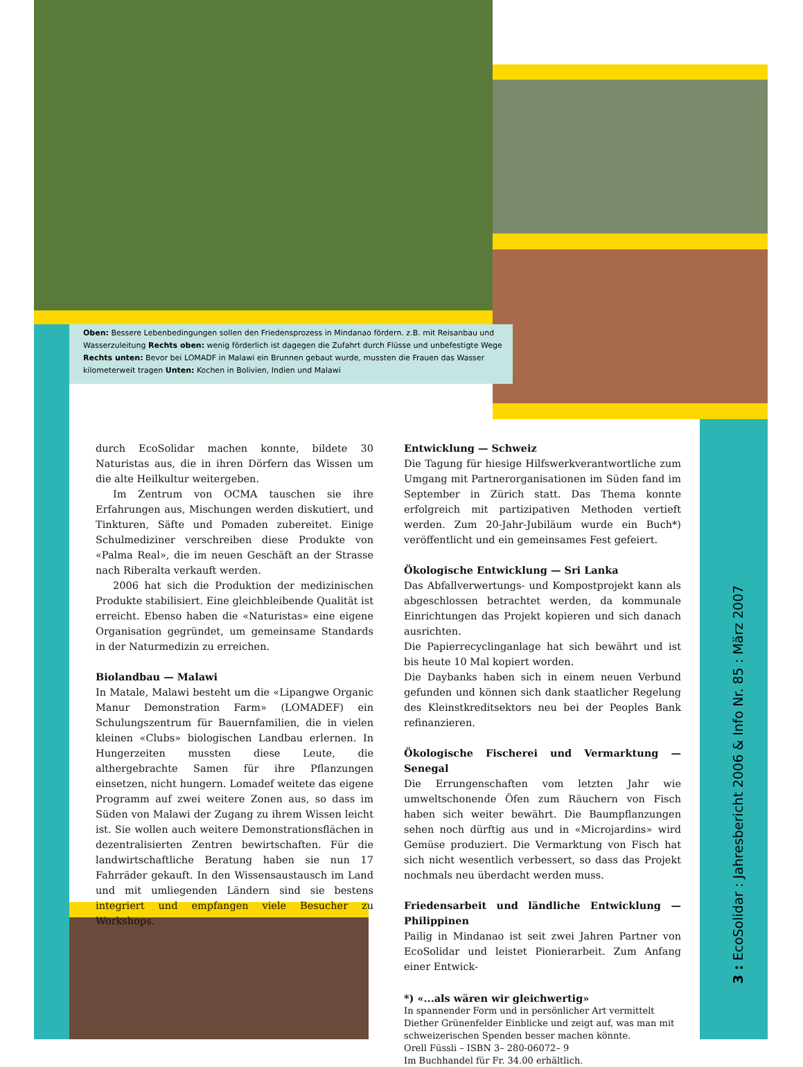Oben: Bessere Lebenbedingungen sollen den Friedensprozess in Mindanao fördern. z.B. mit Reisanbau und Wasserzuleitung Rechts oben: wenig förderlich ist dagegen die Zufahrt durch Flüsse und unbefestigte Wege Rechts unten: Bevor bei LOMADF in Malawi ein Brunnen gebaut wurde, mussten die Frauen das Wasser kilometerweit tragen Unten: Kochen in Bolivien, Indien und Malawi
durch EcoSolidar machen konnte, bildete 30 Naturistas aus, die in ihren Dörfern das Wissen um die alte Heilkultur weitergeben.
Im Zentrum von OCMA tauschen sie ihre Erfahrungen aus, Mischungen werden diskutiert, und Tinkturen, Säfte und Pomaden zubereitet. Einige Schulmediziner verschreiben diese Produkte von «Palma Real», die im neuen Geschäft an der Strasse nach Riberalta verkauft werden.
2006 hat sich die Produktion der medizinischen Produkte stabilisiert. Eine gleichbleibende Qualität ist erreicht. Ebenso haben die «Naturistas» eine eigene Organisation gegründet, um gemeinsame Standards in der Naturmedizin zu erreichen.
Biolandbau — Malawi
In Matale, Malawi besteht um die «Lipangwe Organic Manur Demonstration Farm» (LOMADEF) ein Schulungszentrum für Bauernfamilien, die in vielen kleinen «Clubs» biologischen Landbau erlernen. In Hungerzeiten mussten diese Leute, die althergebrachte Samen für ihre Pflanzungen einsetzen, nicht hungern. Lomadef weitete das eigene Programm auf zwei weitere Zonen aus, so dass im Süden von Malawi der Zugang zu ihrem Wissen leicht ist. Sie wollen auch weitere Demonstrationsflächen in dezentralisierten Zentren bewirtschaften. Für die landwirtschaftliche Beratung haben sie nun 17 Fahrräder gekauft. In den Wissensaustausch im Land und mit umliegenden Ländern sind sie bestens integriert und empfangen viele Besucher zu Workshops.
Entwicklung — Schweiz
Die Tagung für hiesige Hilfswerkverantwortliche zum Umgang mit Partnerorganisationen im Süden fand im September in Zürich statt. Das Thema konnte erfolgreich mit partizipativen Methoden vertieft werden. Zum 20-Jahr-Jubiläum wurde ein Buch*) veröffentlicht und ein gemeinsames Fest gefeiert.
Ökologische Entwicklung — Sri Lanka
Das Abfallverwertungs- und Kompostprojekt kann als abgeschlossen betrachtet werden, da kommunale Einrichtungen das Projekt kopieren und sich danach ausrichten.
Die Papierrecyclinganlage hat sich bewährt und ist bis heute 10 Mal kopiert worden.
Die Daybanks haben sich in einem neuen Verbund gefunden und können sich dank staatlicher Regelung des Kleinstkreditsektors neu bei der Peoples Bank refinanzieren.
Ökologische Fischerei und Vermarktung — Senegal
Die Errungenschaften vom letzten Jahr wie umweltschonende Öfen zum Räuchern von Fisch haben sich weiter bewährt. Die Baumpflanzungen sehen noch dürftig aus und in «Microjardins» wird Gemüse produziert. Die Vermarktung von Fisch hat sich nicht wesentlich verbessert, so dass das Projekt nochmals neu überdacht werden muss.
Friedensarbeit und ländliche Entwicklung — Philippinen
Pailig in Mindanao ist seit zwei Jahren Partner von EcoSolidar und leistet Pionierarbeit. Zum Anfang einer Entwick-
*) «...als wären wir gleichwertig»
In spannender Form und in persönlicher Art vermittelt Diether Grünenfelder Einblicke und zeigt auf, was man mit schweizerischen Spenden besser machen könnte.
Orell Füssli – ISBN 3– 280-06072– 9
Im Buchhandel für Fr. 34.00 erhältlich.
3 : EcoSolidar : Jahresbericht 2006 & Info Nr. 85 : März 2007